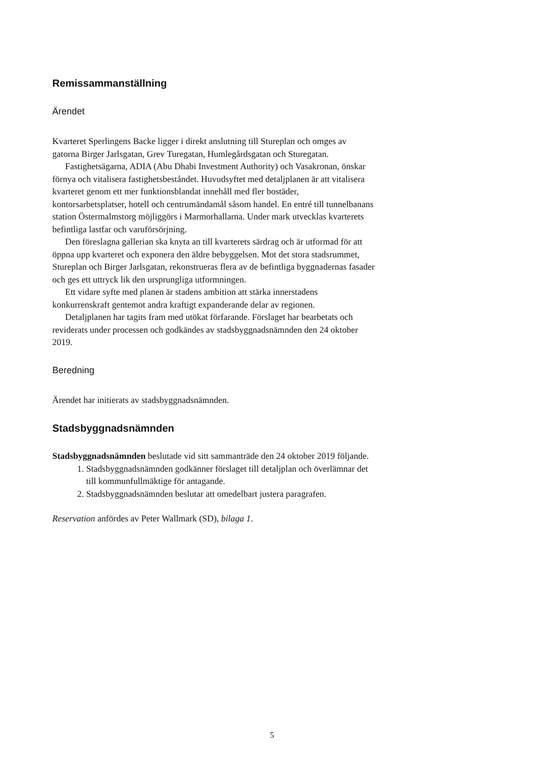Remissammanställning
Ärendet
Kvarteret Sperlingens Backe ligger i direkt anslutning till Stureplan och omges av gatorna Birger Jarlsgatan, Grev Turegatan, Humlegårdsgatan och Sturegatan.
Fastighetsägarna, ADIA (Abu Dhabi Investment Authority) och Vasakronan, önskar förnya och vitalisera fastighetsbeståndet. Huvudsyftet med detaljplanen är att vitalisera kvarteret genom ett mer funktionsblandat innehåll med fler bostäder, kontorsarbetsplatser, hotell och centrumändamål såsom handel. En entré till tunnelbanans station Östermalmstorg möjliggörs i Marmorhallarna. Under mark utvecklas kvarterets befintliga lastfar och varuförsörjning.
Den föreslagna gallerian ska knyta an till kvarterets särdrag och är utformad för att öppna upp kvarteret och exponera den äldre bebyggelsen. Mot det stora stadsrummet, Stureplan och Birger Jarlsgatan, rekonstrueras flera av de befintliga byggnadernas fasader och ges ett uttryck lik den ursprungliga utformningen.
Ett vidare syfte med planen är stadens ambition att stärka innerstadens konkurrenskraft gentemot andra kraftigt expanderande delar av regionen.
Detaljplanen har tagits fram med utökat förfarande. Förslaget har bearbetats och reviderats under processen och godkändes av stadsbyggnadsnämnden den 24 oktober 2019.
Beredning
Ärendet har initierats av stadsbyggnadsnämnden.
Stadsbyggnadsnämnden
Stadsbyggnadsnämnden beslutade vid sitt sammanträde den 24 oktober 2019 följande.
1. Stadsbyggnadsnämnden godkänner förslaget till detaljplan och överlämnar det till kommunfullmäktige för antagande.
2. Stadsbyggnadsnämnden beslutar att omedelbart justera paragrafen.
Reservation anfördes av Peter Wallmark (SD), bilaga 1.
5